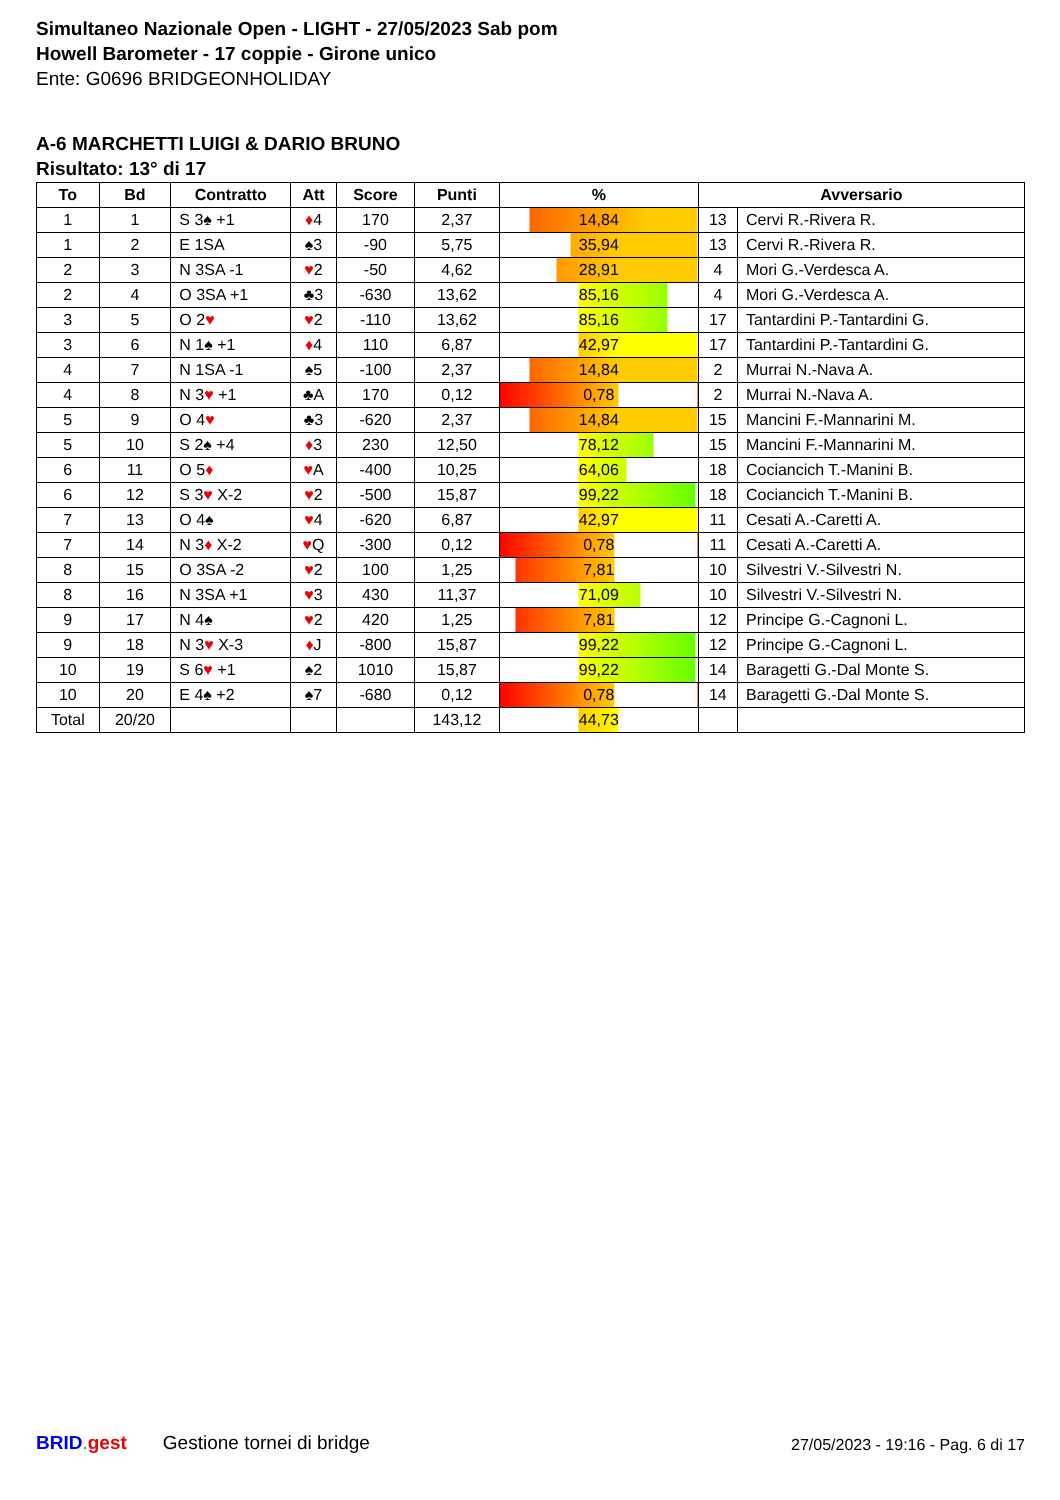Simultaneo Nazionale Open - LIGHT - 27/05/2023 Sab pom
Howell Barometer - 17 coppie - Girone unico
Ente: G0696 BRIDGEONHOLIDAY
A-6 MARCHETTI LUIGI & DARIO BRUNO
Risultato: 13° di 17
| To | Bd | Contratto | Att | Score | Punti | % | Avversario | |
| --- | --- | --- | --- | --- | --- | --- | --- | --- |
| 1 | 1 | S 3♠ +1 | ♦ 4 | 170 | 2,37 | 14,84 | 13 | Cervi R.-Rivera R. |
| 1 | 2 | E 1SA | ♠3 | -90 | 5,75 | 35,94 | 13 | Cervi R.-Rivera R. |
| 2 | 3 | N 3SA -1 | ♥ 2 | -50 | 4,62 | 28,91 | 4 | Mori G.-Verdesca A. |
| 2 | 4 | O 3SA +1 | ♣3 | -630 | 13,62 | 85,16 | 4 | Mori G.-Verdesca A. |
| 3 | 5 | O 2 ♥ | ♥ 2 | -110 | 13,62 | 85,16 | 17 | Tantardini P.-Tantardini G. |
| 3 | 6 | N 1♠ +1 | ♦ 4 | 110 | 6,87 | 42,97 | 17 | Tantardini P.-Tantardini G. |
| 4 | 7 | N 1SA -1 | ♠5 | -100 | 2,37 | 14,84 | 2 | Murrai N.-Nava A. |
| 4 | 8 | N 3 ♥ +1 | ♣A | 170 | 0,12 | 0,78 | 2 | Murrai N.-Nava A. |
| 5 | 9 | O 4 ♥ | ♣3 | -620 | 2,37 | 14,84 | 15 | Mancini F.-Mannarini M. |
| 5 | 10 | S 2♠ +4 | ♦ 3 | 230 | 12,50 | 78,12 | 15 | Mancini F.-Mannarini M. |
| 6 | 11 | O 5 ♦ | ♥ A | -400 | 10,25 | 64,06 | 18 | Cociancich T.-Manini B. |
| 6 | 12 | S 3 ♥ X-2 | ♥ 2 | -500 | 15,87 | 99,22 | 18 | Cociancich T.-Manini B. |
| 7 | 13 | O 4♠ | ♥ 4 | -620 | 6,87 | 42,97 | 11 | Cesati A.-Caretti A. |
| 7 | 14 | N 3 ♦ X-2 | ♥ Q | -300 | 0,12 | 0,78 | 11 | Cesati A.-Caretti A. |
| 8 | 15 | O 3SA -2 | ♥ 2 | 100 | 1,25 | 7,81 | 10 | Silvestri V.-Silvestri N. |
| 8 | 16 | N 3SA +1 | ♥ 3 | 430 | 11,37 | 71,09 | 10 | Silvestri V.-Silvestri N. |
| 9 | 17 | N 4♠ | ♥ 2 | 420 | 1,25 | 7,81 | 12 | Principe G.-Cagnoni L. |
| 9 | 18 | N 3 ♥ X-3 | ♦ J | -800 | 15,87 | 99,22 | 12 | Principe G.-Cagnoni L. |
| 10 | 19 | S 6 ♥ +1 | ♠2 | 1010 | 15,87 | 99,22 | 14 | Baragetti G.-Dal Monte S. |
| 10 | 20 | E 4♠ +2 | ♠7 | -680 | 0,12 | 0,78 | 14 | Baragetti G.-Dal Monte S. |
| Total | 20/20 | | | | 143,12 | 44,73 | | |
BRID. gest Gestione tornei di bridge 27/05/2023 - 19:16 - Pag. 6 di 17